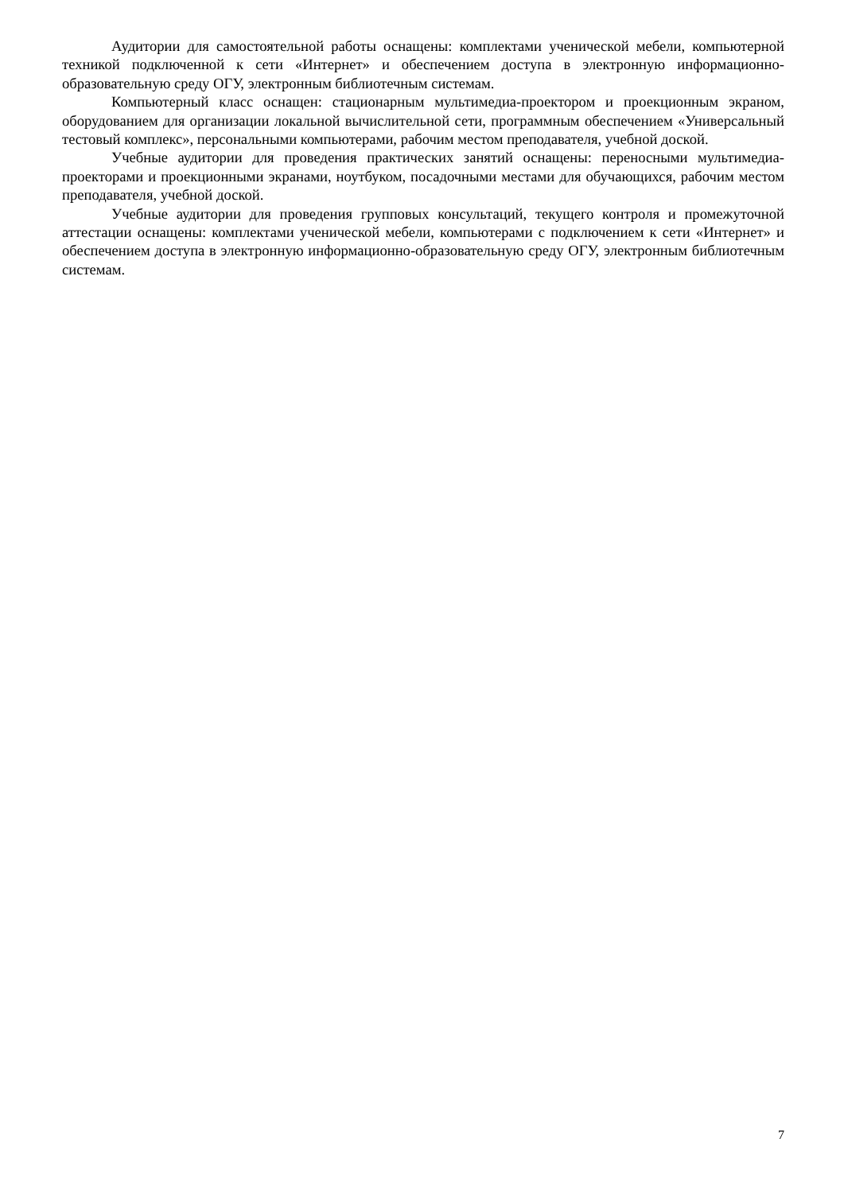Аудитории для самостоятельной работы оснащены: комплектами ученической мебели, компьютерной техникой подключенной к сети «Интернет» и обеспечением доступа в электронную информационно-образовательную среду ОГУ, электронным библиотечным системам.
Компьютерный класс оснащен: стационарным мультимедиа-проектором и проекционным экраном, оборудованием для организации локальной вычислительной сети, программным обеспечением «Универсальный тестовый комплекс», персональными компьютерами, рабочим местом преподавателя, учебной доской.
Учебные аудитории для проведения практических занятий оснащены: переносными мультимедиа-проекторами и проекционными экранами, ноутбуком, посадочными местами для обучающихся, рабочим местом преподавателя, учебной доской.
Учебные аудитории для проведения групповых консультаций, текущего контроля и промежуточной аттестации оснащены: комплектами ученической мебели, компьютерами с подключением к сети «Интернет» и обеспечением доступа в электронную информационно-образовательную среду ОГУ, электронным библиотечным системам.
7